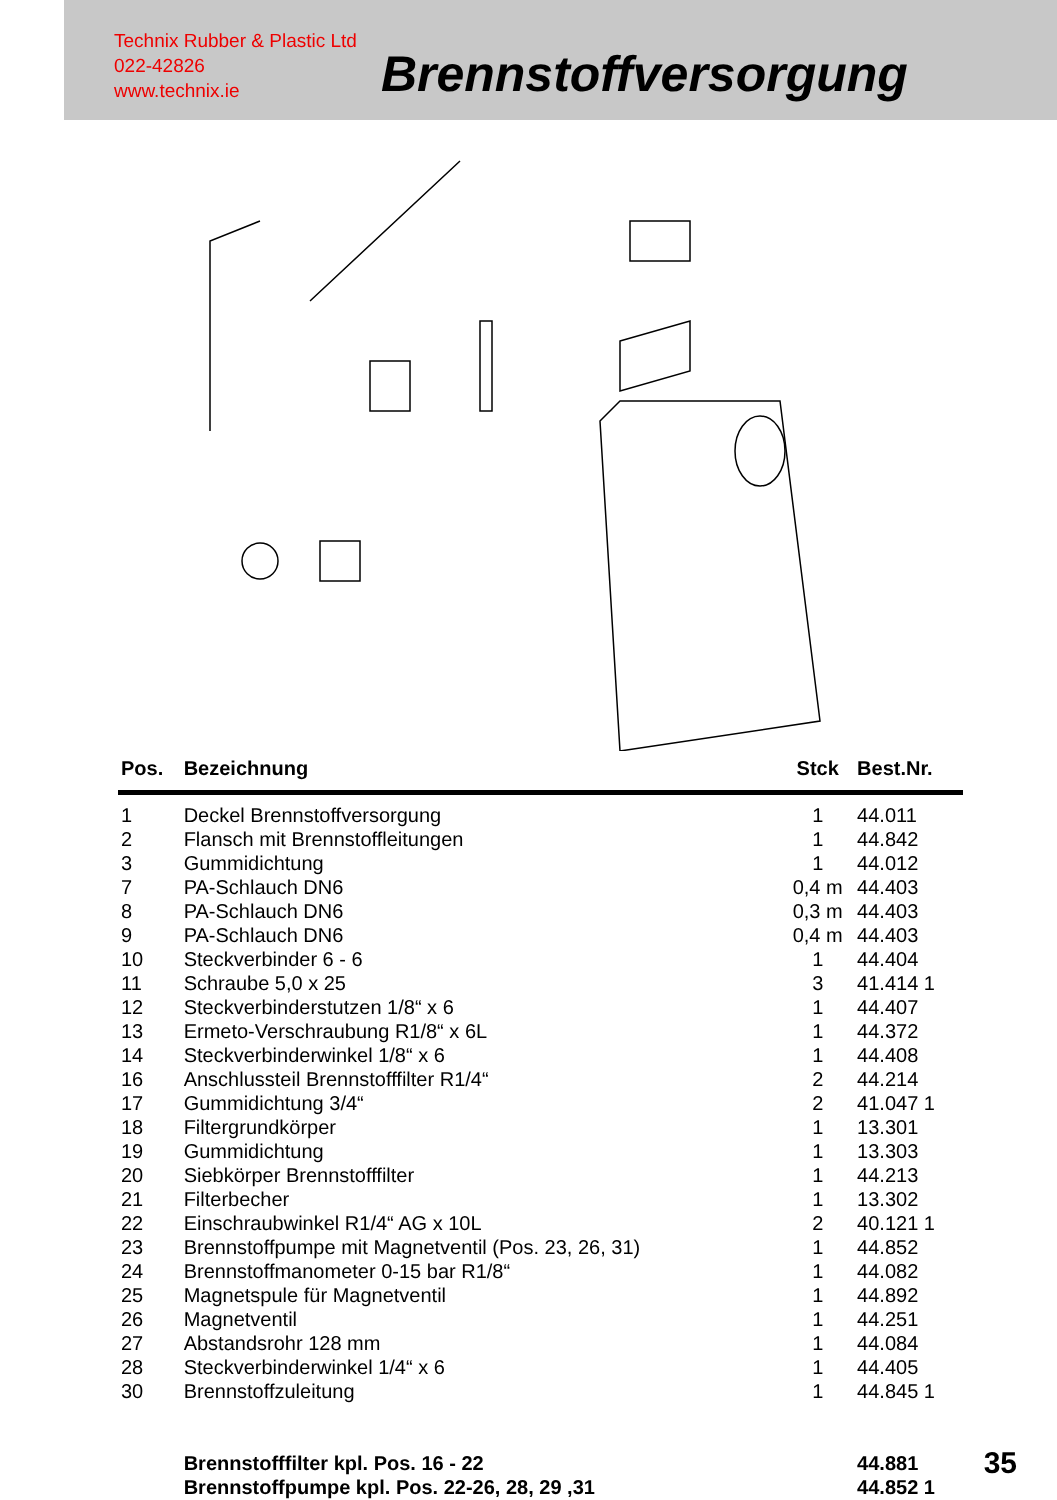Technix Rubber & Plastic Ltd
022-42826
www.technix.ie
Brennstoffversorgung
| Pos. | Bezeichnung | Stck | Best.Nr. |
| --- | --- | --- | --- |
| 1 | Deckel Brennstoffversorgung | 1 | 44.011 |
| 2 | Flansch mit Brennstoffleitungen | 1 | 44.842 |
| 3 | Gummidichtung | 1 | 44.012 |
| 7 | PA-Schlauch DN6 | 0,4 m | 44.403 |
| 8 | PA-Schlauch DN6 | 0,3 m | 44.403 |
| 9 | PA-Schlauch DN6 | 0,4 m | 44.403 |
| 10 | Steckverbinder 6 - 6 | 1 | 44.404 |
| 11 | Schraube 5,0 x 25 | 3 | 41.414 1 |
| 12 | Steckverbinderstutzen 1/8“ x 6 | 1 | 44.407 |
| 13 | Ermeto-Verschraubung R1/8“ x 6L | 1 | 44.372 |
| 14 | Steckverbinderwinkel 1/8“ x 6 | 1 | 44.408 |
| 16 | Anschlussteil Brennstofffilter R1/4“ | 2 | 44.214 |
| 17 | Gummidichtung 3/4“ | 2 | 41.047 1 |
| 18 | Filtergrundkörper | 1 | 13.301 |
| 19 | Gummidichtung | 1 | 13.303 |
| 20 | Siebkörper Brennstofffilter | 1 | 44.213 |
| 21 | Filterbecher | 1 | 13.302 |
| 22 | Einschraubwinkel R1/4“ AG x 10L | 2 | 40.121 1 |
| 23 | Brennstoffpumpe mit Magnetventil (Pos. 23, 26, 31) | 1 | 44.852 |
| 24 | Brennstoffmanometer 0-15 bar R1/8“ | 1 | 44.082 |
| 25 | Magnetspule für Magnetventil | 1 | 44.892 |
| 26 | Magnetventil | 1 | 44.251 |
| 27 | Abstandsrohr 128 mm | 1 | 44.084 |
| 28 | Steckverbinderwinkel 1/4“ x 6 | 1 | 44.405 |
| 30 | Brennstoffzuleitung | 1 | 44.845 1 |
| | Brennstofffilter kpl. Pos. 16 - 22 | | 44.881 |
| | Brennstoffpumpe kpl. Pos. 22-26, 28, 29 ,31 | | 44.852 1 |
35